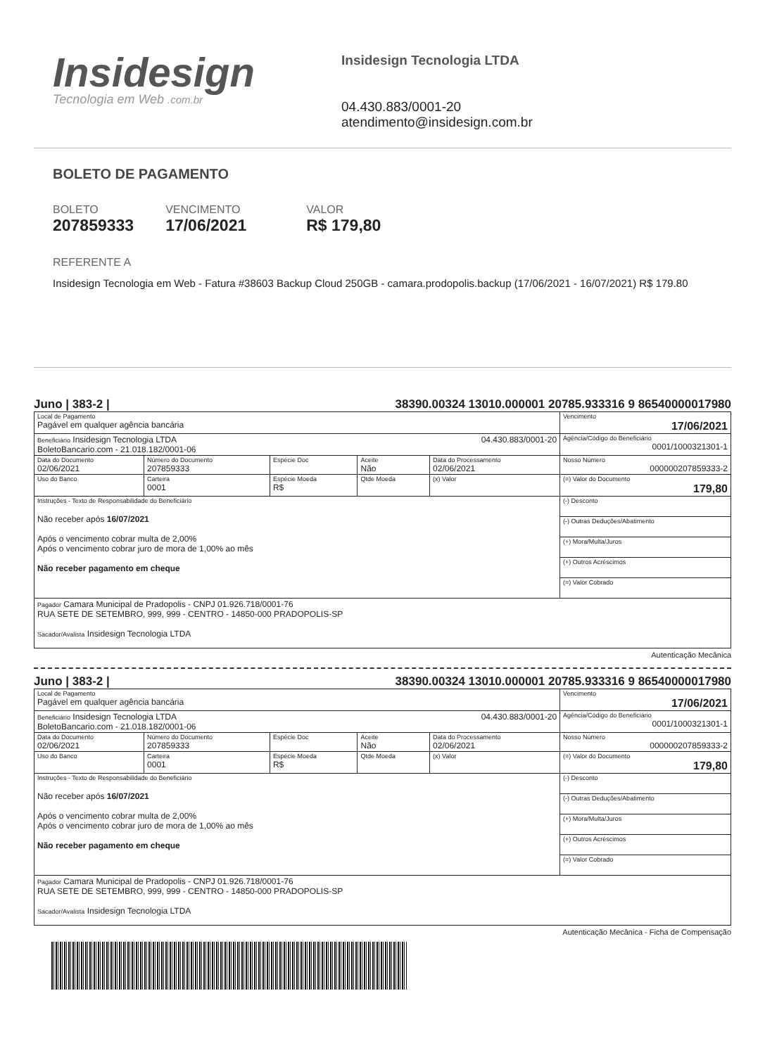Insidesign
Tecnologia em Web .com.br
Insidesign Tecnologia LTDA
04.430.883/0001-20
atendimento@insidesign.com.br
BOLETO DE PAGAMENTO
BOLETO
207859333
VENCIMENTO
17/06/2021
VALOR
R$ 179,80
REFERENTE A
Insidesign Tecnologia em Web - Fatura #38603 Backup Cloud 250GB - camara.prodopolis.backup (17/06/2021 - 16/07/2021) R$ 179.80
Juno | 383-2 | 38390.00324 13010.000001 20785.933316 9 86540000017980
| Local de Pagamento Pagável em qualquer agência bancária | | | | | Vencimento 17/06/2021 |
| 04.430.883/0001-20 Beneficiário Insidesign Tecnologia LTDA BoletoBancario.com - 21.018.182/0001-06 | | | | | Agência/Código do Beneficiário 0001/1000321301-1 |
| Data do Documento 02/06/2021 | Número do Documento 207859333 | Espécie Doc | Aceite Não | Data do Processamento 02/06/2021 | Nosso Número 000000207859333-2 |
| Uso do Banco | Carteira 0001 | Espécie Moeda R$ | Qtde Moeda | (x) Valor | (=) Valor do Documento 179,80 |
| Instruções - Texto de Responsabilidade do Beneficiário Não receber após 16/07/2021 Após o vencimento cobrar multa de 2,00% Após o vencimento cobrar juro de mora de 1,00% ao mês Não receber pagamento em cheque | | | | | (-) Desconto |
| | | | | | (-) Outras Deduções/Abatimento |
| | | | | | (+) Mora/Multa/Juros |
| | | | | | (+) Outros Acréscimos |
| | | | | | (=) Valor Cobrado |
| Pagador Camara Municipal de Pradopolis - CNPJ 01.926.718/0001-76 RUA SETE DE SETEMBRO, 999, 999 - CENTRO - 14850-000 PRADOPOLIS-SP Sacador/Avalista Insidesign Tecnologia LTDA | | | | | |
Autenticação Mecânica
Juno | 383-2 | 38390.00324 13010.000001 20785.933316 9 86540000017980
| Local de Pagamento Pagável em qualquer agência bancária | | | | | Vencimento 17/06/2021 |
| 04.430.883/0001-20 Beneficiário Insidesign Tecnologia LTDA BoletoBancario.com - 21.018.182/0001-06 | | | | | Agência/Código do Beneficiário 0001/1000321301-1 |
| Data do Documento 02/06/2021 | Número do Documento 207859333 | Espécie Doc | Aceite Não | Data do Processamento 02/06/2021 | Nosso Número 000000207859333-2 |
| Uso do Banco | Carteira 0001 | Espécie Moeda R$ | Qtde Moeda | (x) Valor | (=) Valor do Documento 179,80 |
| Instruções - Texto de Responsabilidade do Beneficiário Não receber após 16/07/2021 Após o vencimento cobrar multa de 2,00% Após o vencimento cobrar juro de mora de 1,00% ao mês Não receber pagamento em cheque | | | | | (-) Desconto |
| | | | | | (-) Outras Deduções/Abatimento |
| | | | | | (+) Mora/Multa/Juros |
| | | | | | (+) Outros Acréscimos |
| | | | | | (=) Valor Cobrado |
| Pagador Camara Municipal de Pradopolis - CNPJ 01.926.718/0001-76 RUA SETE DE SETEMBRO, 999, 999 - CENTRO - 14850-000 PRADOPOLIS-SP Sacador/Avalista Insidesign Tecnologia LTDA | | | | | |
Autenticação Mecânica - Ficha de Compensação